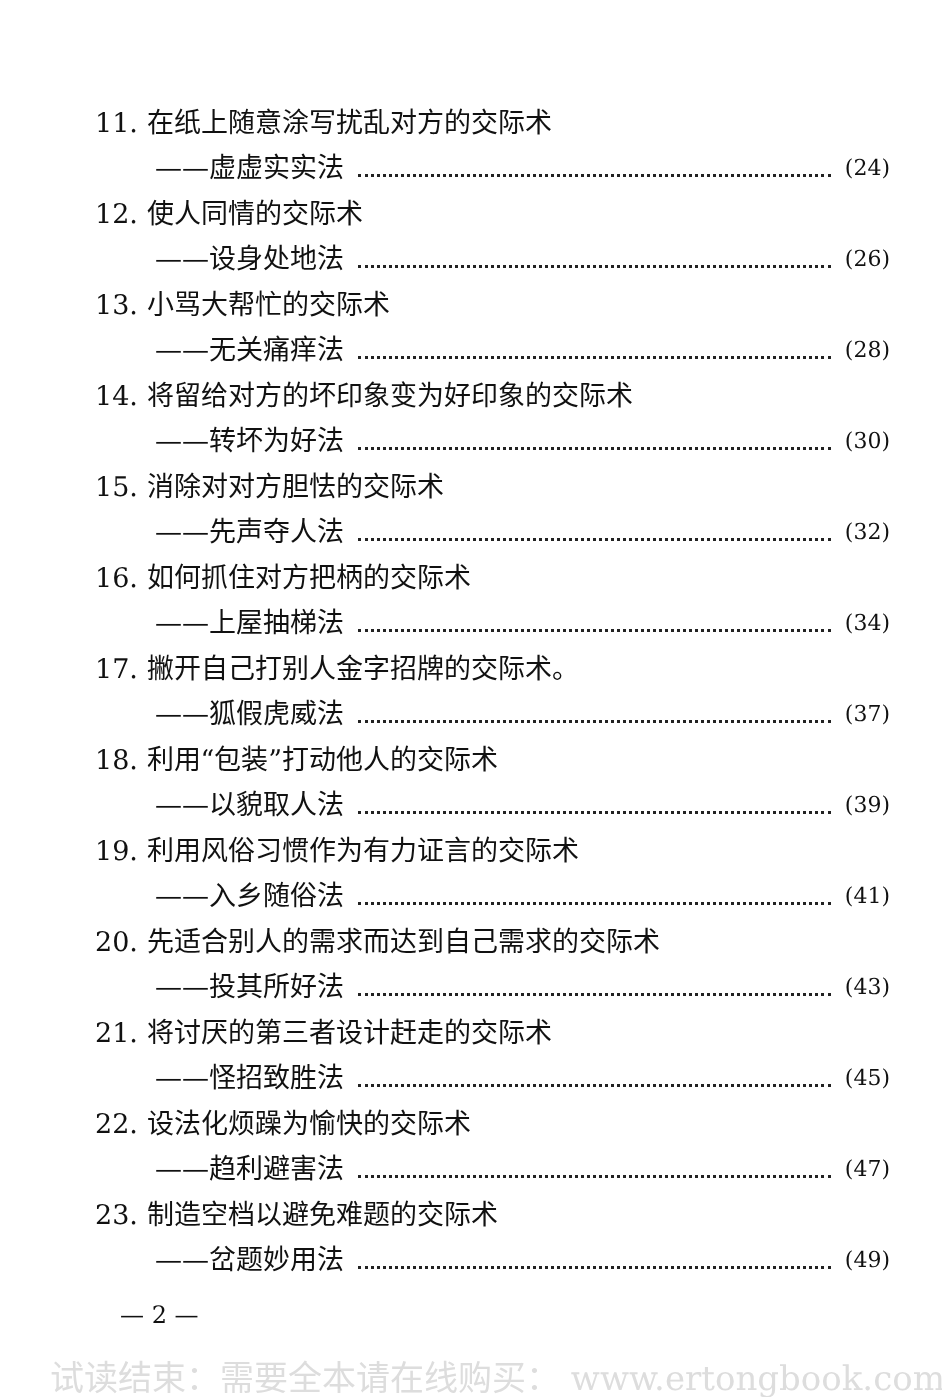11. 在纸上随意涂写扰乱对方的交际术
——虚虚实实法 (24)
12. 使人同情的交际术
——设身处地法 (26)
13. 小骂大帮忙的交际术
——无关痛痒法 (28)
14. 将留给对方的坏印象变为好印象的交际术
——转坏为好法 (30)
15. 消除对对方胆怯的交际术
——先声夺人法 (32)
16. 如何抓住对方把柄的交际术
——上屋抽梯法 (34)
17. 撇开自己打别人金字招牌的交际术。
——狐假虎威法 (37)
18. 利用“包装”打动他人的交际术
——以貌取人法 (39)
19. 利用风俗习惯作为有力证言的交际术
——入乡随俗法 (41)
20. 先适合别人的需求而达到自己需求的交际术
——投其所好法 (43)
21. 将讨厌的第三者设计赶走的交际术
——怪招致胜法 (45)
22. 设法化烦躁为愉快的交际术
——趋利避害法 (47)
23. 制造空档以避免难题的交际术
——岔题妙用法 (49)
— 2 —
试读结束：需要全本请在线购买： www.ertongbook.com